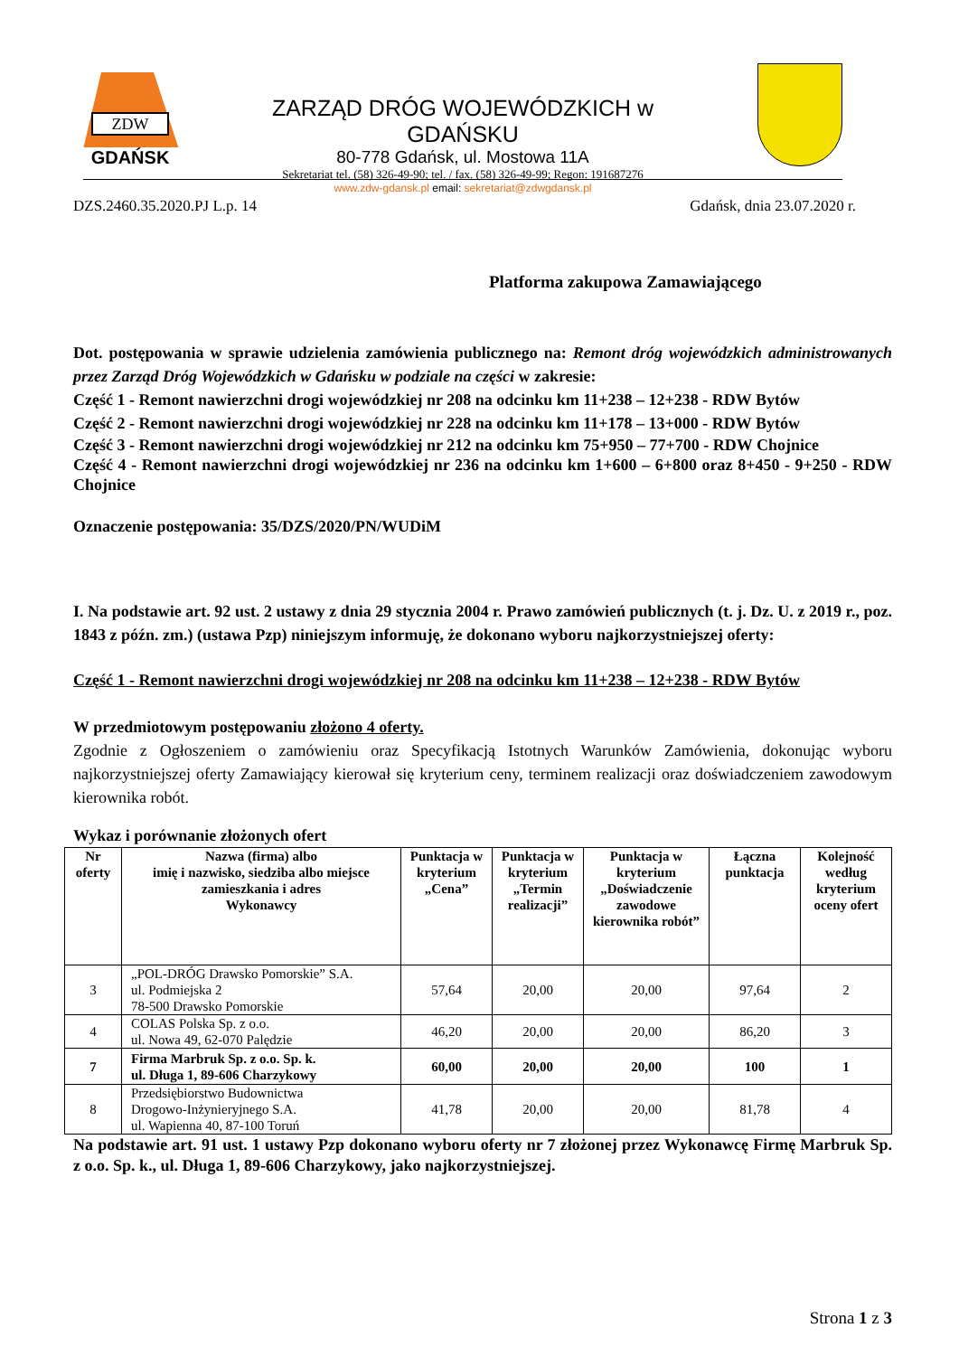ZDW
GDAŃSK
ZARZĄD DRÓG WOJEWÓDZKICH w GDAŃSKU
80-778 Gdańsk, ul. Mostowa 11A
Sekretariat tel. (58) 326-49-90; tel. / fax. (58) 326-49-99; Regon: 191687276
www.zdw-gdansk.pl email: sekretariat@zdwgdansk.pl
DZS.2460.35.2020.PJ L.p. 14 Gdańsk, dnia 23.07.2020 r.
Platforma zakupowa Zamawiającego
Dot. postępowania w sprawie udzielenia zamówienia publicznego na: Remont dróg wojewódzkich administrowanych przez Zarząd Dróg Wojewódzkich w Gdańsku w podziale na części w zakresie:
Część 1 - Remont nawierzchni drogi wojewódzkiej nr 208 na odcinku km 11+238 – 12+238 - RDW Bytów
Część 2 - Remont nawierzchni drogi wojewódzkiej nr 228 na odcinku km 11+178 – 13+000 - RDW Bytów
Część 3 - Remont nawierzchni drogi wojewódzkiej nr 212 na odcinku km 75+950 – 77+700 - RDW Chojnice
Część 4 - Remont nawierzchni drogi wojewódzkiej nr 236 na odcinku km 1+600 – 6+800 oraz 8+450 - 9+250 - RDW Chojnice
Oznaczenie postępowania: 35/DZS/2020/PN/WUDiM
I. Na podstawie art. 92 ust. 2 ustawy z dnia 29 stycznia 2004 r. Prawo zamówień publicznych (t. j. Dz. U. z 2019 r., poz. 1843 z późn. zm.) (ustawa Pzp) niniejszym informuję, że dokonano wyboru najkorzystniejszej oferty:
Część 1 - Remont nawierzchni drogi wojewódzkiej nr 208 na odcinku km 11+238 – 12+238 - RDW Bytów
W przedmiotowym postępowaniu złożono 4 oferty.
Zgodnie z Ogłoszeniem o zamówieniu oraz Specyfikacją Istotnych Warunków Zamówienia, dokonując wyboru najkorzystniejszej oferty Zamawiający kierował się kryterium ceny, terminem realizacji oraz doświadczeniem zawodowym kierownika robót.
Wykaz i porównanie złożonych ofert
| Nr oferty | Nazwa (firma) albo imię i nazwisko, siedziba albo miejsce zamieszkania i adres Wykonawcy | Punktacja w kryterium „Cena” | Punktacja w kryterium „Termin realizacji” | Punktacja w kryterium „Doświadczenie zawodowe kierownika robót” | Łączna punktacja | Kolejność według kryterium oceny ofert |
| --- | --- | --- | --- | --- | --- | --- |
| 3 | „POL-DRÓG Drawsko Pomorskie” S.A. ul. Podmiejska 2 78-500 Drawsko Pomorskie | 57,64 | 20,00 | 20,00 | 97,64 | 2 |
| 4 | COLAS Polska Sp. z o.o. ul. Nowa 49, 62-070 Palędzie | 46,20 | 20,00 | 20,00 | 86,20 | 3 |
| 7 | Firma Marbruk Sp. z o.o. Sp. k. ul. Długa 1, 89-606 Charzykowy | 60,00 | 20,00 | 20,00 | 100 | 1 |
| 8 | Przedsiębiorstwo Budownictwa Drogowo-Inżynieryjnego S.A. ul. Wapienna 40, 87-100 Toruń | 41,78 | 20,00 | 20,00 | 81,78 | 4 |
Na podstawie art. 91 ust. 1 ustawy Pzp dokonano wyboru oferty nr 7 złożonej przez Wykonawcę Firmę Marbruk Sp. z o.o. Sp. k., ul. Długa 1, 89-606 Charzykowy, jako najkorzystniejszej.
Strona 1 z 3